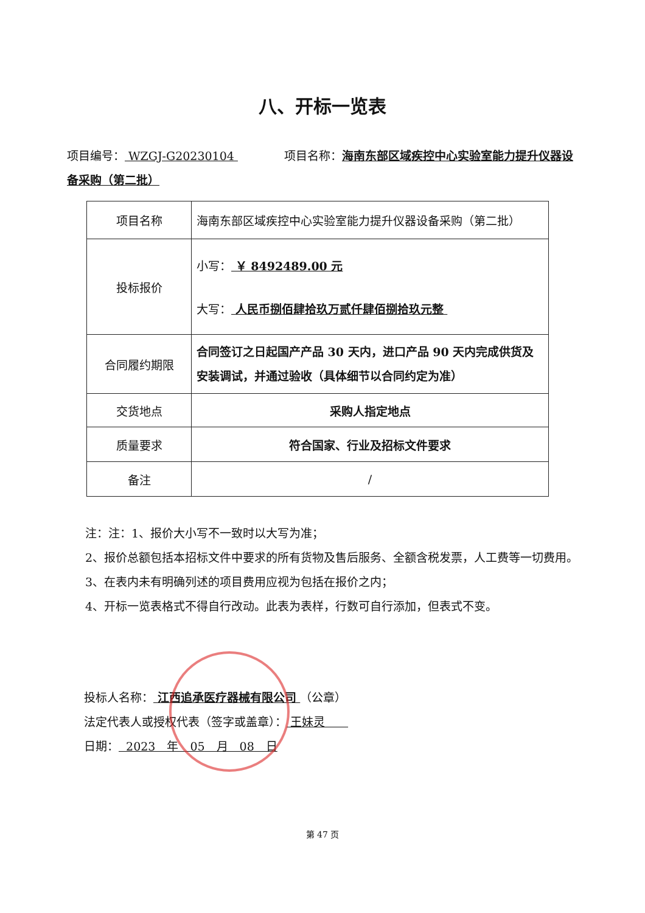八、开标一览表
项目编号： WZGJ-G20230104     项目名称：海南东部区域疾控中心实验室能力提升仪器设备采购（第二批）
| 项目名称 | 海南东部区域疾控中心实验室能力提升仪器设备采购（第二批） |
| 投标报价 | 小写： ￥ 8492489.00 元 大写： 人民币捌佰肆拾玖万贰仟肆佰捌拾玖元整 |
| 合同履约期限 | 合同签订之日起国产产品 30 天内，进口产品 90 天内完成供货及安装调试，并通过验收（具体细节以合同约定为准） |
| 交货地点 | 采购人指定地点 |
| 质量要求 | 符合国家、行业及招标文件要求 |
| 备注 | / |
注：注：1、报价大小写不一致时以大写为准；
2、报价总额包括本招标文件中要求的所有货物及售后服务、全额含税发票，人工费等一切费用。
3、在表内未有明确列述的项目费用应视为包括在报价之内；
4、开标一览表格式不得自行改动。此表为表样，行数可自行添加，但表式不变。
投标人名称： 江西追承医疗器械有限公司 （公章）
法定代表人或授权代表（签字或盖章）： 王妹灵  
日期： 2023 年 05 月 08 日
第 47 页